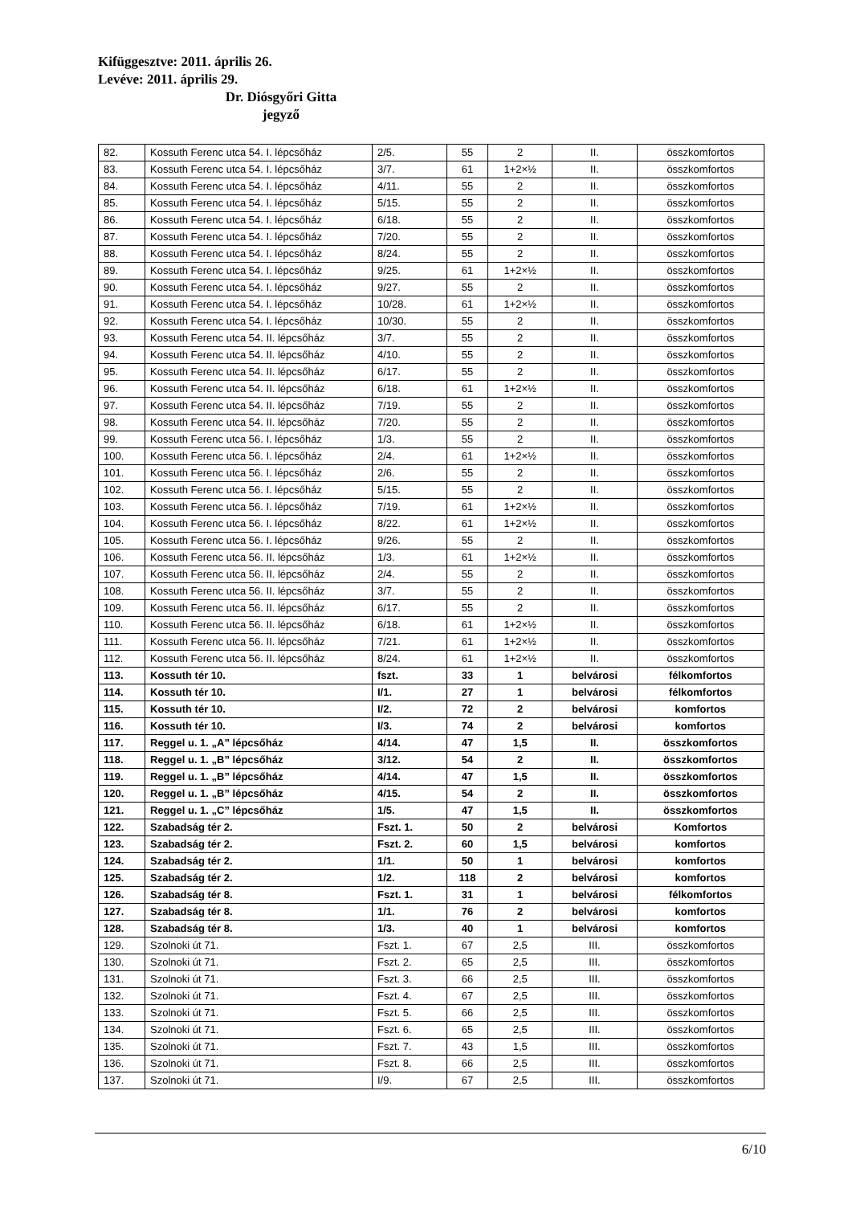Kifüggesztve: 2011. április 26.
Levéve: 2011. április 29.
Dr. Diósgyőri Gitta
jegyző
| 82. | Kossuth Ferenc utca 54. I. lépcsőház | 2/5. | 55 | 2 | II. | összkomfortos |
| 83. | Kossuth Ferenc utca 54. I. lépcsőház | 3/7. | 61 | 1+2×½ | II. | összkomfortos |
| 84. | Kossuth Ferenc utca 54. I. lépcsőház | 4/11. | 55 | 2 | II. | összkomfortos |
| 85. | Kossuth Ferenc utca 54. I. lépcsőház | 5/15. | 55 | 2 | II. | összkomfortos |
| 86. | Kossuth Ferenc utca 54. I. lépcsőház | 6/18. | 55 | 2 | II. | összkomfortos |
| 87. | Kossuth Ferenc utca 54. I. lépcsőház | 7/20. | 55 | 2 | II. | összkomfortos |
| 88. | Kossuth Ferenc utca 54. I. lépcsőház | 8/24. | 55 | 2 | II. | összkomfortos |
| 89. | Kossuth Ferenc utca 54. I. lépcsőház | 9/25. | 61 | 1+2×½ | II. | összkomfortos |
| 90. | Kossuth Ferenc utca 54. I. lépcsőház | 9/27. | 55 | 2 | II. | összkomfortos |
| 91. | Kossuth Ferenc utca 54. I. lépcsőház | 10/28. | 61 | 1+2×½ | II. | összkomfortos |
| 92. | Kossuth Ferenc utca 54. I. lépcsőház | 10/30. | 55 | 2 | II. | összkomfortos |
| 93. | Kossuth Ferenc utca 54. II. lépcsőház | 3/7. | 55 | 2 | II. | összkomfortos |
| 94. | Kossuth Ferenc utca 54. II. lépcsőház | 4/10. | 55 | 2 | II. | összkomfortos |
| 95. | Kossuth Ferenc utca 54. II. lépcsőház | 6/17. | 55 | 2 | II. | összkomfortos |
| 96. | Kossuth Ferenc utca 54. II. lépcsőház | 6/18. | 61 | 1+2×½ | II. | összkomfortos |
| 97. | Kossuth Ferenc utca 54. II. lépcsőház | 7/19. | 55 | 2 | II. | összkomfortos |
| 98. | Kossuth Ferenc utca 54. II. lépcsőház | 7/20. | 55 | 2 | II. | összkomfortos |
| 99. | Kossuth Ferenc utca 56. I. lépcsőház | 1/3. | 55 | 2 | II. | összkomfortos |
| 100. | Kossuth Ferenc utca 56. I. lépcsőház | 2/4. | 61 | 1+2×½ | II. | összkomfortos |
| 101. | Kossuth Ferenc utca 56. I. lépcsőház | 2/6. | 55 | 2 | II. | összkomfortos |
| 102. | Kossuth Ferenc utca 56. I. lépcsőház | 5/15. | 55 | 2 | II. | összkomfortos |
| 103. | Kossuth Ferenc utca 56. I. lépcsőház | 7/19. | 61 | 1+2×½ | II. | összkomfortos |
| 104. | Kossuth Ferenc utca 56. I. lépcsőház | 8/22. | 61 | 1+2×½ | II. | összkomfortos |
| 105. | Kossuth Ferenc utca 56. I. lépcsőház | 9/26. | 55 | 2 | II. | összkomfortos |
| 106. | Kossuth Ferenc utca 56. II. lépcsőház | 1/3. | 61 | 1+2×½ | II. | összkomfortos |
| 107. | Kossuth Ferenc utca 56. II. lépcsőház | 2/4. | 55 | 2 | II. | összkomfortos |
| 108. | Kossuth Ferenc utca 56. II. lépcsőház | 3/7. | 55 | 2 | II. | összkomfortos |
| 109. | Kossuth Ferenc utca 56. II. lépcsőház | 6/17. | 55 | 2 | II. | összkomfortos |
| 110. | Kossuth Ferenc utca 56. II. lépcsőház | 6/18. | 61 | 1+2×½ | II. | összkomfortos |
| 111. | Kossuth Ferenc utca 56. II. lépcsőház | 7/21. | 61 | 1+2×½ | II. | összkomfortos |
| 112. | Kossuth Ferenc utca 56. II. lépcsőház | 8/24. | 61 | 1+2×½ | II. | összkomfortos |
| 113. | Kossuth tér 10. | fszt. | 33 | 1 | belvárosi | félkomfortos |
| 114. | Kossuth tér 10. | I/1. | 27 | 1 | belvárosi | félkomfortos |
| 115. | Kossuth tér 10. | I/2. | 72 | 2 | belvárosi | komfortos |
| 116. | Kossuth tér 10. | I/3. | 74 | 2 | belvárosi | komfortos |
| 117. | Reggel u. 1. „A” lépcsőház | 4/14. | 47 | 1,5 | II. | összkomfortos |
| 118. | Reggel u. 1. „B” lépcsőház | 3/12. | 54 | 2 | II. | összkomfortos |
| 119. | Reggel u. 1. „B” lépcsőház | 4/14. | 47 | 1,5 | II. | összkomfortos |
| 120. | Reggel u. 1. „B” lépcsőház | 4/15. | 54 | 2 | II. | összkomfortos |
| 121. | Reggel u. 1. „C” lépcsőház | 1/5. | 47 | 1,5 | II. | összkomfortos |
| 122. | Szabadság tér 2. | Fszt. 1. | 50 | 2 | belvárosi | Komfortos |
| 123. | Szabadság tér 2. | Fszt. 2. | 60 | 1,5 | belvárosi | komfortos |
| 124. | Szabadság tér 2. | 1/1. | 50 | 1 | belvárosi | komfortos |
| 125. | Szabadság tér 2. | 1/2. | 118 | 2 | belvárosi | komfortos |
| 126. | Szabadság tér 8. | Fszt. 1. | 31 | 1 | belvárosi | félkomfortos |
| 127. | Szabadság tér 8. | 1/1. | 76 | 2 | belvárosi | komfortos |
| 128. | Szabadság tér 8. | 1/3. | 40 | 1 | belvárosi | komfortos |
| 129. | Szolnoki út 71. | Fszt. 1. | 67 | 2,5 | III. | összkomfortos |
| 130. | Szolnoki út 71. | Fszt. 2. | 65 | 2,5 | III. | összkomfortos |
| 131. | Szolnoki út 71. | Fszt. 3. | 66 | 2,5 | III. | összkomfortos |
| 132. | Szolnoki út 71. | Fszt. 4. | 67 | 2,5 | III. | összkomfortos |
| 133. | Szolnoki út 71. | Fszt. 5. | 66 | 2,5 | III. | összkomfortos |
| 134. | Szolnoki út 71. | Fszt. 6. | 65 | 2,5 | III. | összkomfortos |
| 135. | Szolnoki út 71. | Fszt. 7. | 43 | 1,5 | III. | összkomfortos |
| 136. | Szolnoki út 71. | Fszt. 8. | 66 | 2,5 | III. | összkomfortos |
| 137. | Szolnoki út 71. | I/9. | 67 | 2,5 | III. | összkomfortos |
6/10